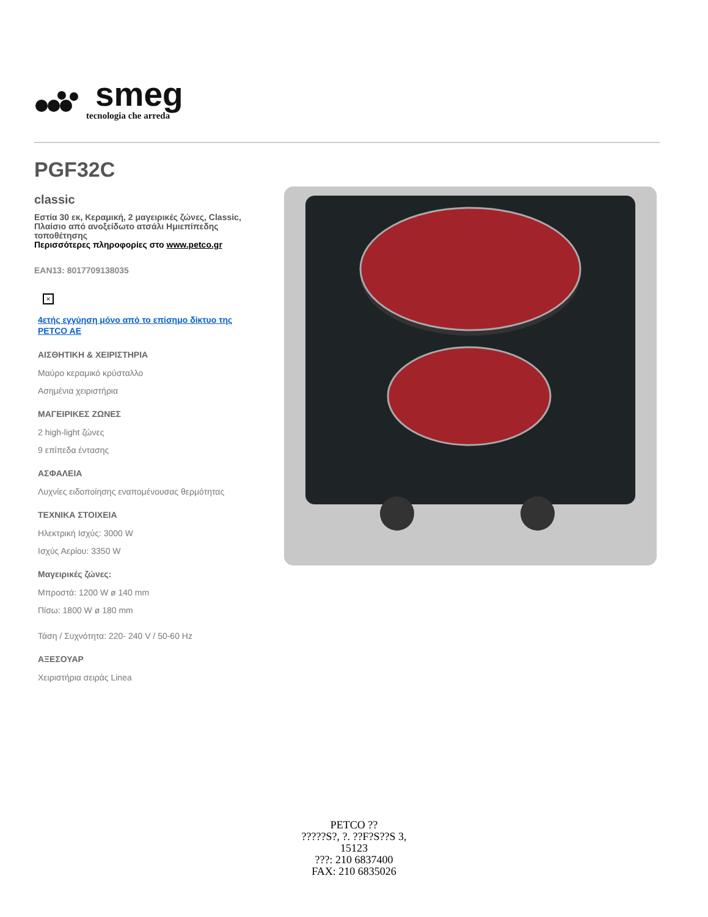smeg
tecnologia che arreda
PGF32C
classic
Εστία 30 εκ, Κεραμική, 2 μαγειρικές ζώνες, Classic, Πλαίσιο από ανοξείδωτο ατσάλι Ημιεπίπεδης τοποθέτησης
Περισσότερες πληροφορίες στο www.petco.gr
EAN13: 8017709138035
×
4ετής εγγύηση μόνο από το επίσημο δίκτυο της PETCO AE
ΑΙΣΘΗΤΙΚΗ & ΧΕΙΡΙΣΤΗΡΙΑ
Μαύρο κεραμικό κρύσταλλο
Ασημένια χειριστήρια
ΜΑΓΕΙΡΙΚΕΣ ΖΩΝΕΣ
2 high-light ζώνες
9 επίπεδα έντασης
ΑΣΦΑΛΕΙΑ
Λυχνίες ειδοποίησης εναπομένουσας θερμότητας
ΤΕΧΝΙΚΑ ΣΤΟΙΧΕΙΑ
Ηλεκτρική Ισχύς: 3000 W
Ισχύς Αερίου: 3350 W
Μαγειρικές ζώνες:
Μπροστά: 1200 W ø 140 mm
Πίσω: 1800 W ø 180 mm
Τάση / Συχνότητα: 220- 240 V / 50-60 Hz
ΑΞΕΣΟΥΑΡ
Χειριστήρια σειράς Linea
PETCO ??
?????S?, ?. ??F?S??S 3,
15123
???: 210 6837400
FAX: 210 6835026